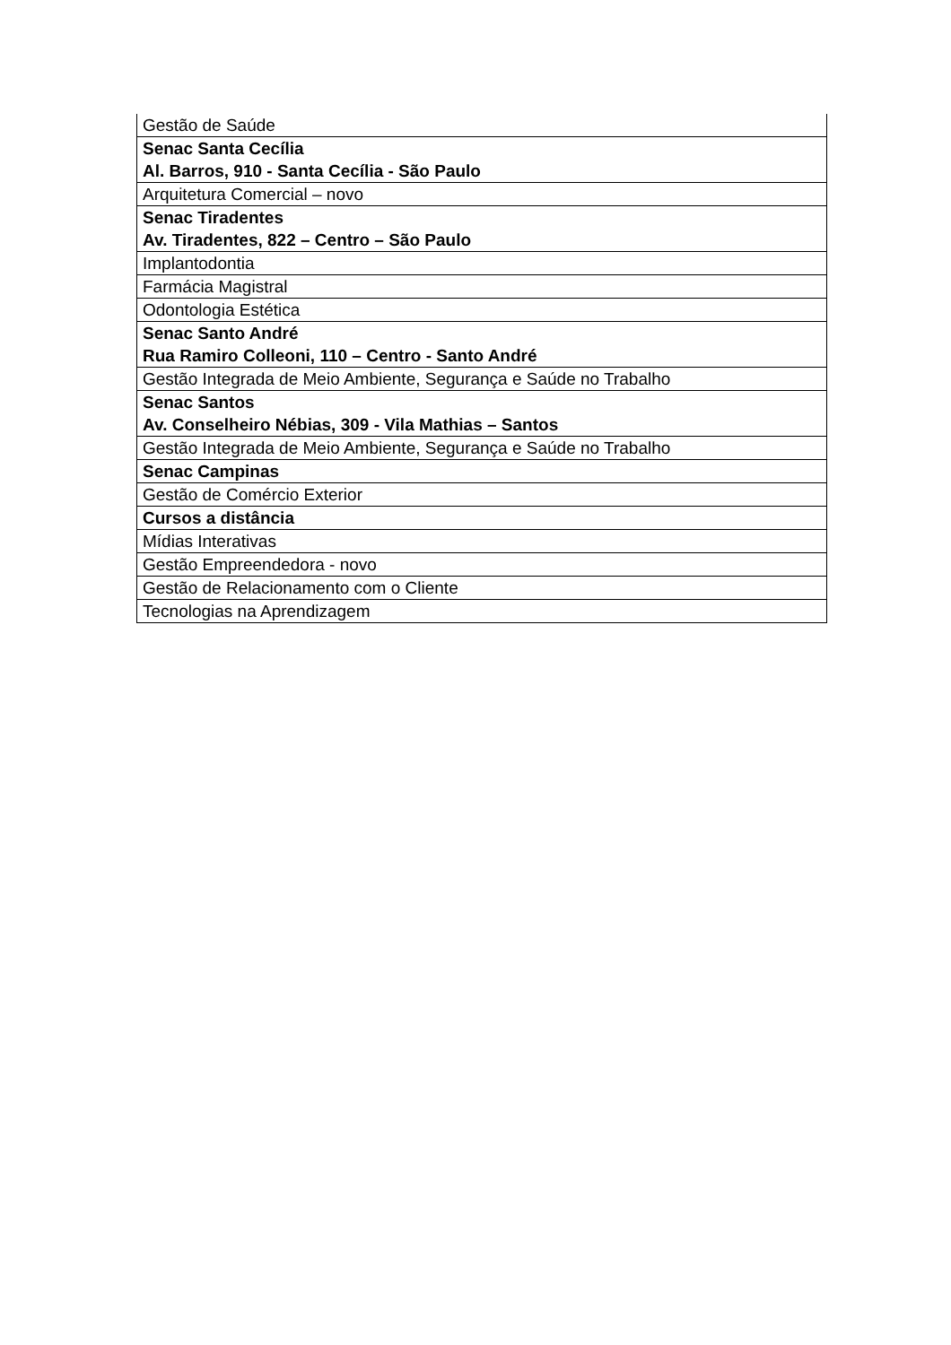| Gestão de Saúde |
| Senac Santa Cecília Al. Barros, 910 - Santa Cecília - São Paulo |
| Arquitetura Comercial – novo |
| Senac Tiradentes Av. Tiradentes, 822 – Centro – São Paulo |
| Implantodontia |
| Farmácia Magistral |
| Odontologia Estética |
| Senac Santo André Rua Ramiro Colleoni, 110 – Centro - Santo André |
| Gestão Integrada de Meio Ambiente, Segurança e Saúde no Trabalho |
| Senac Santos Av. Conselheiro Nébias, 309 - Vila Mathias – Santos |
| Gestão Integrada de Meio Ambiente, Segurança e Saúde no Trabalho |
| Senac Campinas |
| Gestão de Comércio Exterior |
| Cursos a distância |
| Mídias Interativas |
| Gestão Empreendedora - novo |
| Gestão de Relacionamento com o Cliente |
| Tecnologias na Aprendizagem |